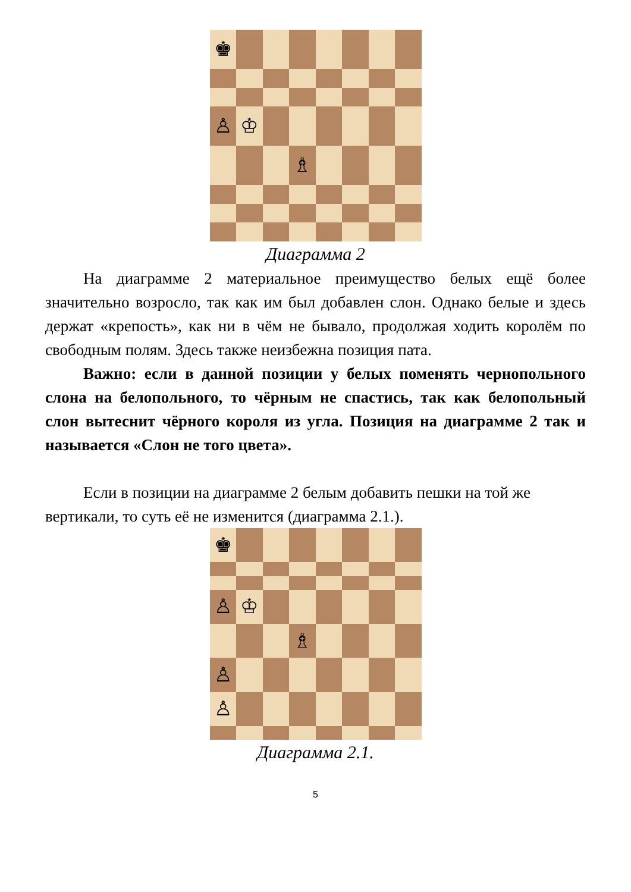♚
♙
♔
♗
Диаграмма 2
На диаграмме 2 материальное преимущество белых ещё более значительно возросло, так как им был добавлен слон. Однако белые и здесь держат «крепость», как ни в чём не бывало, продолжая ходить королём по свободным полям. Здесь также неизбежна позиция пата.
Важно: если в данной позиции у белых поменять чернопольного слона на белопольного, то чёрным не спастись, так как белопольный слон вытеснит чёрного короля из угла. Позиция на диаграмме 2 так и называется «Слон не того цвета».
Если в позиции на диаграмме 2 белым добавить пешки на той же вертикали, то суть её не изменится (диаграмма 2.1.).
♚
♙
♔
♗
♙
♙
Диаграмма 2.1.
5